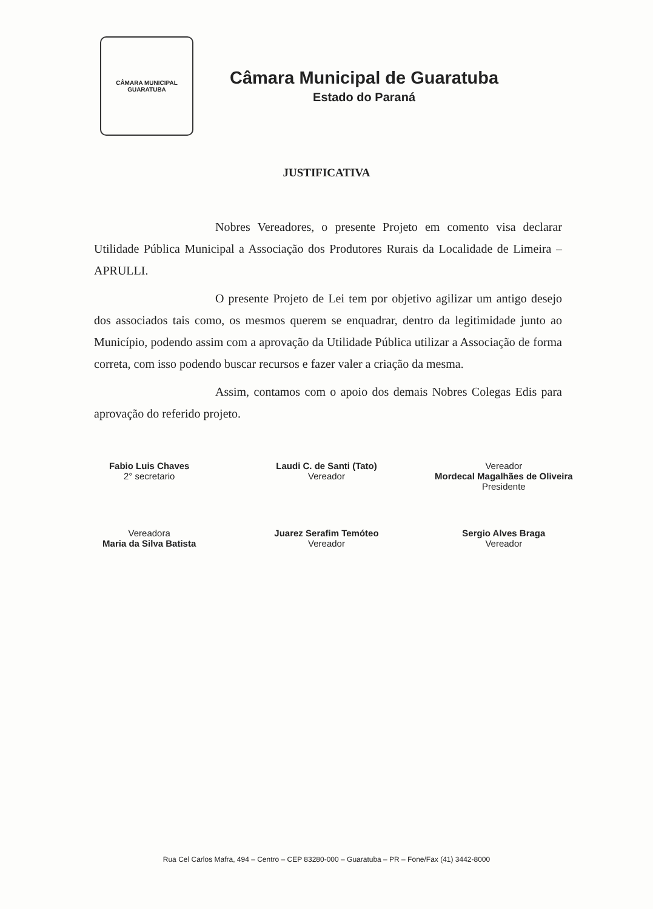CÂMARA MUNICIPAL
GUARATUBA
Câmara Municipal de Guaratuba
Estado do Paraná
JUSTIFICATIVA
Nobres Vereadores, o presente Projeto em comento visa declarar Utilidade Pública Municipal a Associação dos Produtores Rurais da Localidade de Limeira – APRULLI.
O presente Projeto de Lei tem por objetivo agilizar um antigo desejo dos associados tais como, os mesmos querem se enquadrar, dentro da legitimidade junto ao Município, podendo assim com a aprovação da Utilidade Pública utilizar a Associação de forma correta, com isso podendo buscar recursos e fazer valer a criação da mesma.
Assim, contamos com o apoio dos demais Nobres Colegas Edis para aprovação do referido projeto.
Fabio Luis Chaves
2° secretario
Laudi C. de Santi (Tato)
Vereador
Vereador
Mordecal Magalhães de Oliveira
Presidente
Vereadora
Maria da Silva Batista
Juarez Serafim Temóteo
Vereador
Sergio Alves Braga
Vereador
Rua Cel Carlos Mafra, 494 – Centro – CEP 83280-000 – Guaratuba – PR – Fone/Fax (41) 3442-8000